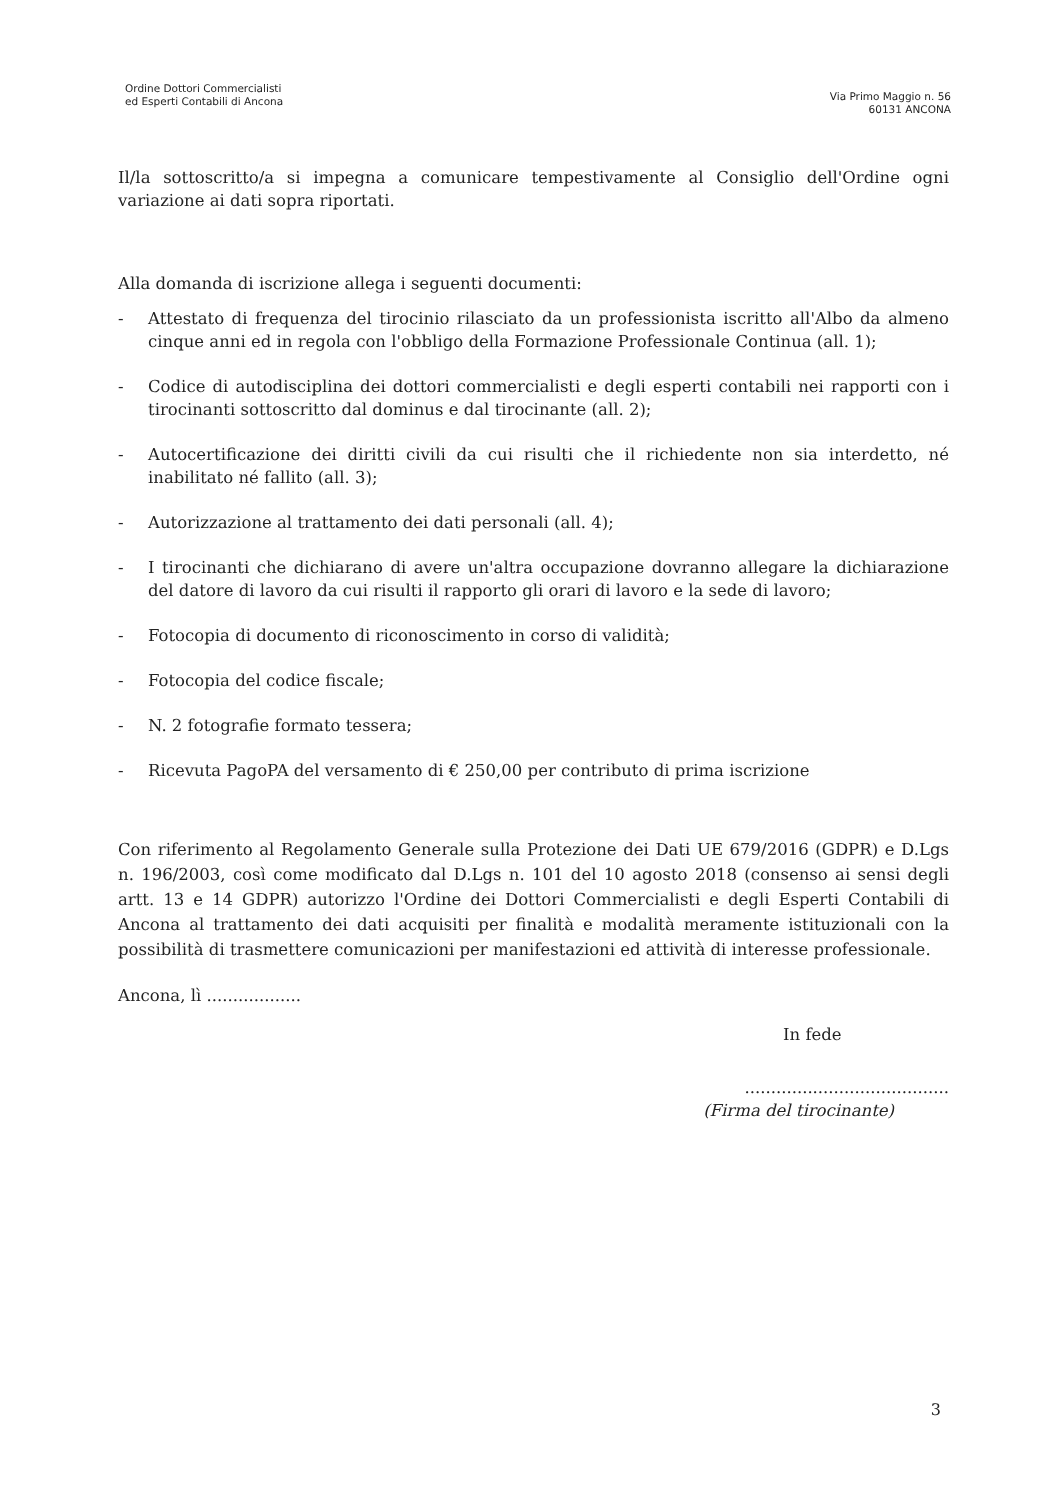Ordine Dottori Commercialisti
ed Esperti Contabili di Ancona
Via Primo Maggio n. 56
60131 ANCONA
Il/la sottoscritto/a si impegna a comunicare tempestivamente al Consiglio dell'Ordine ogni variazione ai dati sopra riportati.
Alla domanda di iscrizione allega i seguenti documenti:
- Attestato di frequenza del tirocinio rilasciato da un professionista iscritto all'Albo da almeno cinque anni ed in regola con l'obbligo della Formazione Professionale Continua (all. 1);
- Codice di autodisciplina dei dottori commercialisti e degli esperti contabili nei rapporti con i tirocinanti sottoscritto dal dominus e dal tirocinante (all. 2);
- Autocertificazione dei diritti civili da cui risulti che il richiedente non sia interdetto, né inabilitato né fallito (all. 3);
- Autorizzazione al trattamento dei dati personali (all. 4);
- I tirocinanti che dichiarano di avere un'altra occupazione dovranno allegare la dichiarazione del datore di lavoro da cui risulti il rapporto gli orari di lavoro e la sede di lavoro;
- Fotocopia di documento di riconoscimento in corso di validità;
- Fotocopia del codice fiscale;
- N. 2 fotografie formato tessera;
- Ricevuta PagoPA del versamento di € 250,00 per contributo di prima iscrizione
Con riferimento al Regolamento Generale sulla Protezione dei Dati UE 679/2016 (GDPR) e D.Lgs n. 196/2003, così come modificato dal D.Lgs n. 101 del 10 agosto 2018 (consenso ai sensi degli artt. 13 e 14 GDPR) autorizzo l'Ordine dei Dottori Commercialisti e degli Esperti Contabili di Ancona al trattamento dei dati acquisiti per finalità e modalità meramente istituzionali con la possibilità di trasmettere comunicazioni per manifestazioni ed attività di interesse professionale.
Ancona, lì ..................
In fede
.......................................
(Firma del tirocinante)
3